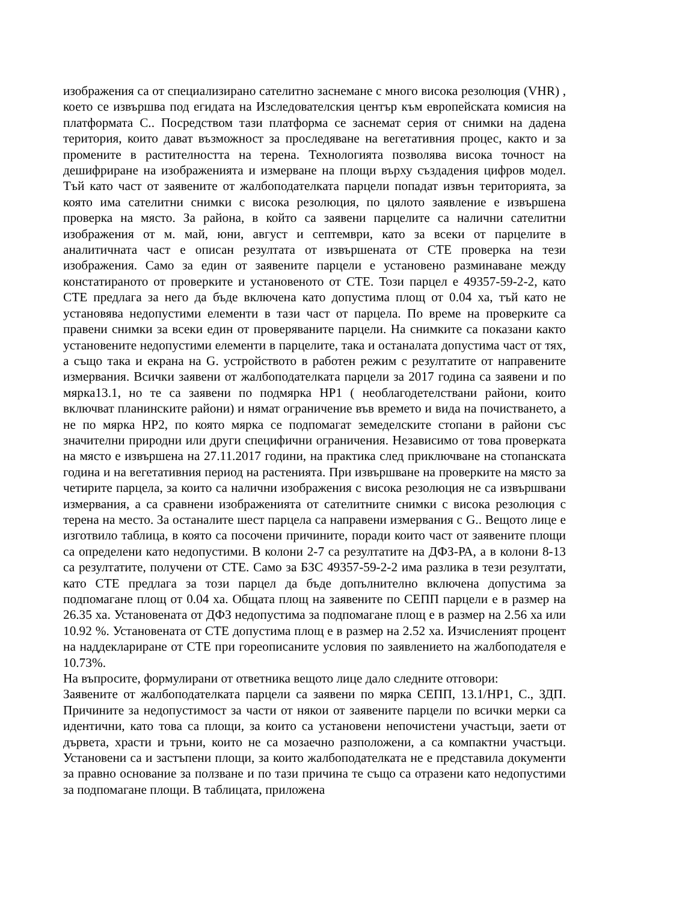изображения са от специализирано сателитно заснемане с много висока резолюция (VHR) , което се извършва под егидата на Изследователския център към европейската комисия на платформата С.. Посредством тази платформа се заснемат серия от снимки на дадена територия, които дават възможност за проследяване на вегетативния процес, както и за промените в растителността на терена. Технологията позволява висока точност на дешифриране на изображенията и измерване на площи върху създадения цифров модел. Тъй като част от заявените от жалбоподателката парцели попадат извън територията, за която има сателитни снимки с висока резолюция, по цялото заявление е извършена проверка на място. За района, в който са заявени парцелите са налични сателитни изображения от м. май, юни, август и септември, като за всеки от парцелите в аналитичната част е описан резултата от извършената от СТЕ проверка на тези изображения. Само за един от заявените парцели е установено разминаване между констатираното от проверките и установеното от СТЕ. Този парцел е 49357-59-2-2, като СТЕ предлага за него да бъде включена като допустима площ от 0.04 ха, тъй като не установява недопустими елементи в тази част от парцела. По време на проверките са правени снимки за всеки един от проверяваните парцели. На снимките са показани както установените недопустими елементи в парцелите, така и останалата допустима част от тях, а също така и екрана на G. устройството в работен режим с резултатите от направените измервания. Всички заявени от жалбоподателката парцели за 2017 година са заявени и по мярка13.1, но те са заявени по подмярка НР1 ( необлагодетелствани райони, които включват планинските райони) и нямат ограничение във времето и вида на почистването, а не по мярка НР2, по която мярка се подпомагат земеделските стопани в райони със значителни природни или други специфични ограничения. Независимо от това проверката на място е извършена на 27.11.2017 години, на практика след приключване на стопанската година и на вегетативния период на растенията. При извършване на проверките на място за четирите парцела, за които са налични изображения с висока резолюция не са извършвани измервания, а са сравнени изображенията от сателитните снимки с висока резолюция с терена на место. За останалите шест парцела са направени измервания с G.. Вещото лице е изготвило таблица, в която са посочени причините, поради които част от заявените площи са определени като недопустими. В колони 2-7 са резултатите на ДФЗ-РА, а в колони 8-13 са резултатите, получени от СТЕ. Само за БЗС 49357-59-2-2 има разлика в тези резултати, като СТЕ предлага за този парцел да бъде допълнително включена допустима за подпомагане площ от 0.04 ха. Общата площ на заявените по СЕПП парцели е в размер на 26.35 ха. Установената от ДФЗ недопустима за подпомагане площ е в размер на 2.56 ха или 10.92 %. Установената от СТЕ допустима площ е в размер на 2.52 ха. Изчисленият процент на наддеклариране от СТЕ при гореописаните условия по заявлението на жалбоподателя е 10.73%.
На въпросите, формулирани от ответника вещото лице дало следните отговори:
Заявените от жалбоподателката парцели са заявени по мярка СЕПП, 13.1/НР1, С., ЗДП. Причините за недопустимост за части от някои от заявените парцели по всички мерки са идентични, като това са площи, за които са установени непочистени участъци, заети от дървета, храсти и тръни, които не са мозаечно разположени, а са компактни участъци. Установени са и застъпени площи, за които жалбоподателката не е представила документи за правно основание за ползване и по тази причина те също са отразени като недопустими за подпомагане площи. В таблицата, приложена